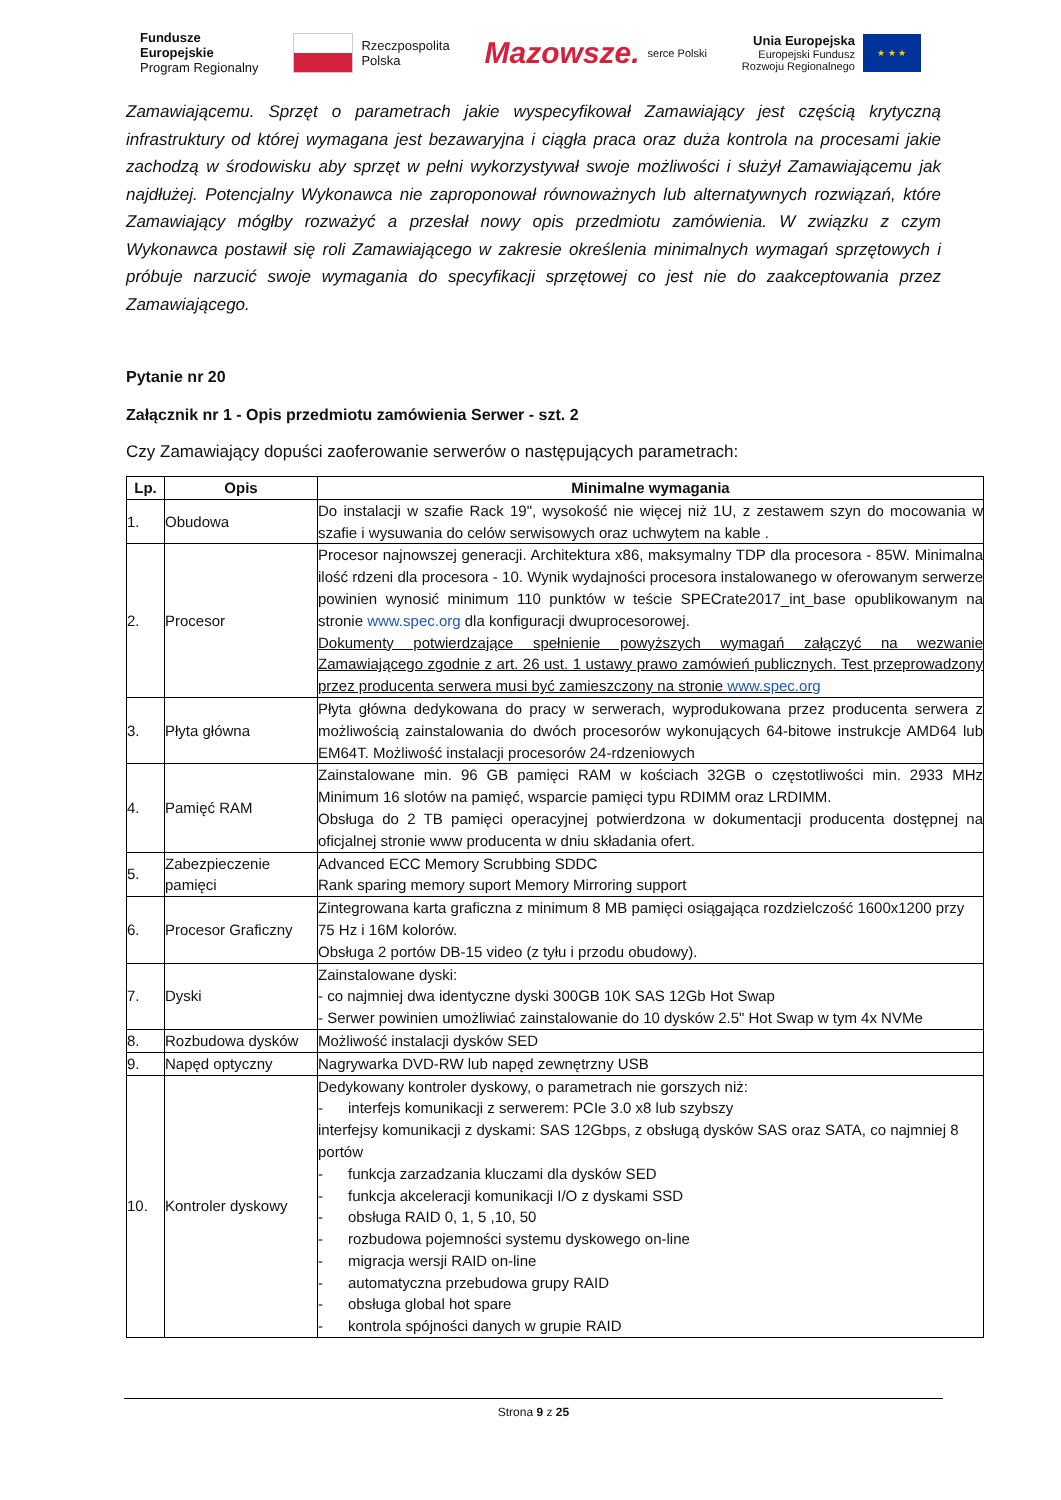Fundusze
Europejskie
Program Regionalny
Rzeczpospolita
Polska
Mazowsze. serce Polski
Unia Europejska
Europejski Fundusz
Rozwoju Regionalnego ★ ★ ★
Zamawiającemu. Sprzęt o parametrach jakie wyspecyfikował Zamawiający jest częścią krytyczną infrastruktury od której wymagana jest bezawaryjna i ciągła praca oraz duża kontrola na procesami jakie zachodzą w środowisku aby sprzęt w pełni wykorzystywał swoje możliwości i służył Zamawiającemu jak najdłużej. Potencjalny Wykonawca nie zaproponował równoważnych lub alternatywnych rozwiązań, które Zamawiający mógłby rozważyć a przesłał nowy opis przedmiotu zamówienia. W związku z czym Wykonawca postawił się roli Zamawiającego w zakresie określenia minimalnych wymagań sprzętowych i próbuje narzucić swoje wymagania do specyfikacji sprzętowej co jest nie do zaakceptowania przez Zamawiającego.
Pytanie nr 20
Załącznik nr 1 - Opis przedmiotu zamówienia Serwer - szt. 2
Czy Zamawiający dopuści zaoferowanie serwerów o następujących parametrach:
| Lp. | Opis | Minimalne wymagania |
| --- | --- | --- |
| 1. | Obudowa | Do instalacji w szafie Rack 19", wysokość nie więcej niż 1U, z zestawem szyn do mocowania w szafie i wysuwania do celów serwisowych oraz uchwytem na kable . |
| 2. | Procesor | Procesor najnowszej generacji. Architektura x86, maksymalny TDP dla procesora - 85W. Minimalna ilość rdzeni dla procesora - 10. Wynik wydajności procesora instalowanego w oferowanym serwerze powinien wynosić minimum 110 punktów w teście SPECrate2017_int_base opublikowanym na stronie www.spec.org dla konfiguracji dwuprocesorowej. Dokumenty potwierdzające spełnienie powyższych wymagań załączyć na wezwanie Zamawiającego zgodnie z art. 26 ust. 1 ustawy prawo zamówień publicznych. Test przeprowadzony przez producenta serwera musi być zamieszczony na stronie www.spec.org |
| 3. | Płyta główna | Płyta główna dedykowana do pracy w serwerach, wyprodukowana przez producenta serwera z możliwością zainstalowania do dwóch procesorów wykonujących 64-bitowe instrukcje AMD64 lub EM64T. Możliwość instalacji procesorów 24-rdzeniowych |
| 4. | Pamięć RAM | Zainstalowane min. 96 GB pamięci RAM w kościach 32GB o częstotliwości min. 2933 MHz Minimum 16 slotów na pamięć, wsparcie pamięci typu RDIMM oraz LRDIMM. Obsługa do 2 TB pamięci operacyjnej potwierdzona w dokumentacji producenta dostępnej na oficjalnej stronie www producenta w dniu składania ofert. |
| 5. | Zabezpieczenie pamięci | Advanced ECC Memory Scrubbing SDDC Rank sparing memory suport Memory Mirroring support |
| 6. | Procesor Graficzny | Zintegrowana karta graficzna z minimum 8 MB pamięci osiągająca rozdzielczość 1600x1200 przy 75 Hz i 16M kolorów. Obsługa 2 portów DB-15 video (z tyłu i przodu obudowy). |
| 7. | Dyski | Zainstalowane dyski: - co najmniej dwa identyczne dyski 300GB 10K SAS 12Gb Hot Swap - Serwer powinien umożliwiać zainstalowanie do 10 dysków 2.5" Hot Swap w tym 4x NVMe |
| 8. | Rozbudowa dysków | Możliwość instalacji dysków SED |
| 9. | Napęd optyczny | Nagrywarka DVD-RW lub napęd zewnętrzny USB |
| 10. | Kontroler dyskowy | Dedykowany kontroler dyskowy, o parametrach nie gorszych niż: - interfejs komunikacji z serwerem: PCIe 3.0 x8 lub szybszy interfejsy komunikacji z dyskami: SAS 12Gbps, z obsługą dysków SAS oraz SATA, co najmniej 8 portów - funkcja zarzadzania kluczami dla dysków SED - funkcja akceleracji komunikacji I/O z dyskami SSD - obsługa RAID 0, 1, 5 ,10, 50 - rozbudowa pojemności systemu dyskowego on-line - migracja wersji RAID on-line - automatyczna przebudowa grupy RAID - obsługa global hot spare - kontrola spójności danych w grupie RAID |
Strona 9 z 25